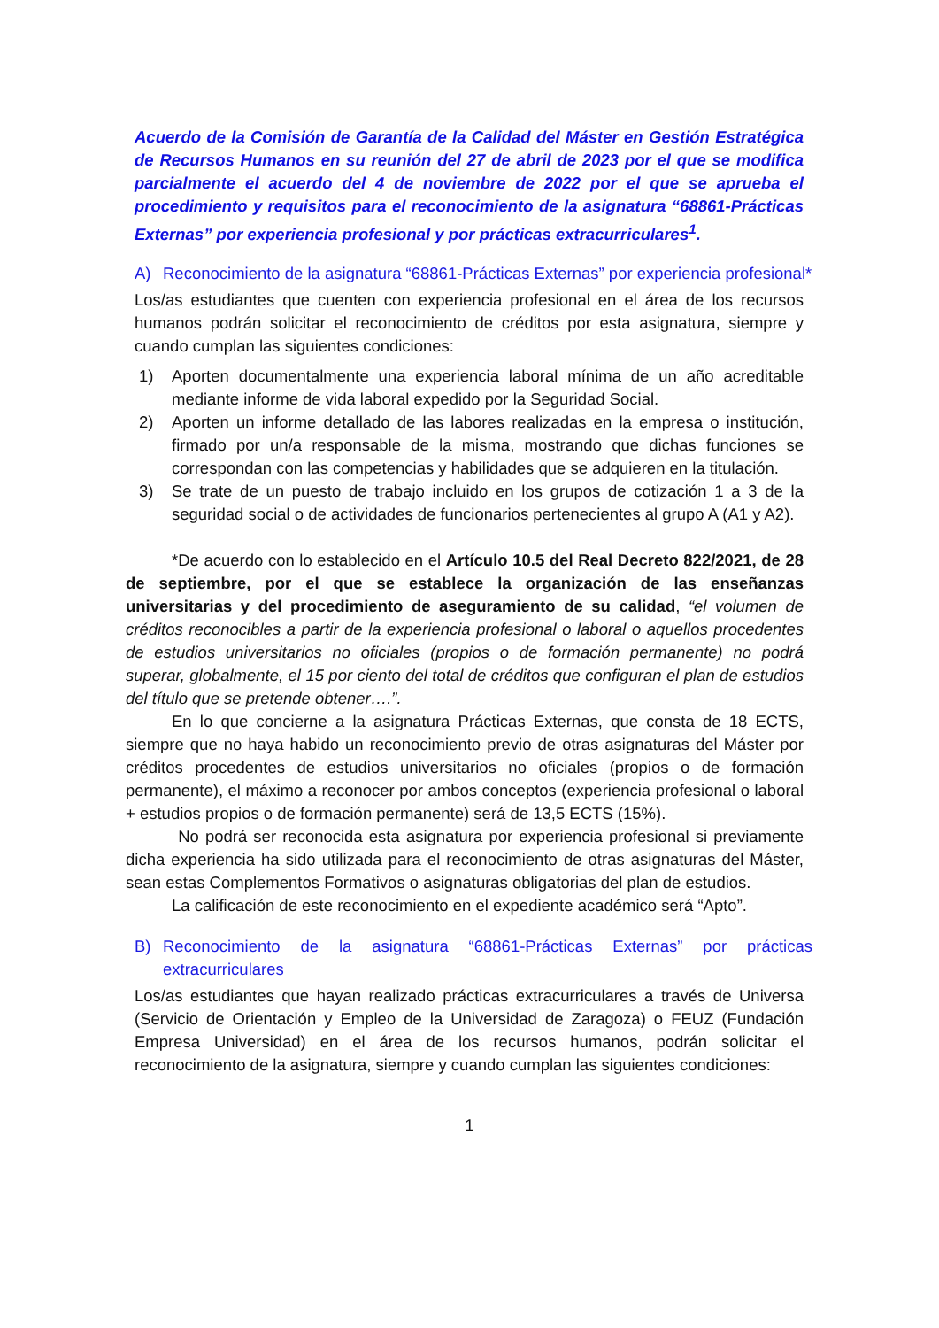Acuerdo de la Comisión de Garantía de la Calidad del Máster en Gestión Estratégica de Recursos Humanos en su reunión del 27 de abril de 2023 por el que se modifica parcialmente el acuerdo del 4 de noviembre de 2022 por el que se aprueba el procedimiento y requisitos para el reconocimiento de la asignatura “68861-Prácticas Externas” por experiencia profesional y por prácticas extracurriculares<sup>1</sup>.
A) Reconocimiento de la asignatura “68861-Prácticas Externas” por experiencia profesional*
Los/as estudiantes que cuenten con experiencia profesional en el área de los recursos humanos podrán solicitar el reconocimiento de créditos por esta asignatura, siempre y cuando cumplan las siguientes condiciones:
1) Aporten documentalmente una experiencia laboral mínima de un año acreditable mediante informe de vida laboral expedido por la Seguridad Social.
2) Aporten un informe detallado de las labores realizadas en la empresa o institución, firmado por un/a responsable de la misma, mostrando que dichas funciones se correspondan con las competencias y habilidades que se adquieren en la titulación.
3) Se trate de un puesto de trabajo incluido en los grupos de cotización 1 a 3 de la seguridad social o de actividades de funcionarios pertenecientes al grupo A (A1 y A2).
*De acuerdo con lo establecido en el Artículo 10.5 del Real Decreto 822/2021, de 28 de septiembre, por el que se establece la organización de las enseñanzas universitarias y del procedimiento de aseguramiento de su calidad, “el volumen de créditos reconocibles a partir de la experiencia profesional o laboral o aquellos procedentes de estudios universitarios no oficiales (propios o de formación permanente) no podrá superar, globalmente, el 15 por ciento del total de créditos que configuran el plan de estudios del título que se pretende obtener….”.
En lo que concierne a la asignatura Prácticas Externas, que consta de 18 ECTS, siempre que no haya habido un reconocimiento previo de otras asignaturas del Máster por créditos procedentes de estudios universitarios no oficiales (propios o de formación permanente), el máximo a reconocer por ambos conceptos (experiencia profesional o laboral + estudios propios o de formación permanente) será de 13,5 ECTS (15%).
No podrá ser reconocida esta asignatura por experiencia profesional si previamente dicha experiencia ha sido utilizada para el reconocimiento de otras asignaturas del Máster, sean estas Complementos Formativos o asignaturas obligatorias del plan de estudios.
La calificación de este reconocimiento en el expediente académico será “Apto”.
B) Reconocimiento de la asignatura “68861-Prácticas Externas” por prácticas extracurriculares
Los/as estudiantes que hayan realizado prácticas extracurriculares a través de Universa (Servicio de Orientación y Empleo de la Universidad de Zaragoza) o FEUZ (Fundación Empresa Universidad) en el área de los recursos humanos, podrán solicitar el reconocimiento de la asignatura, siempre y cuando cumplan las siguientes condiciones:
1